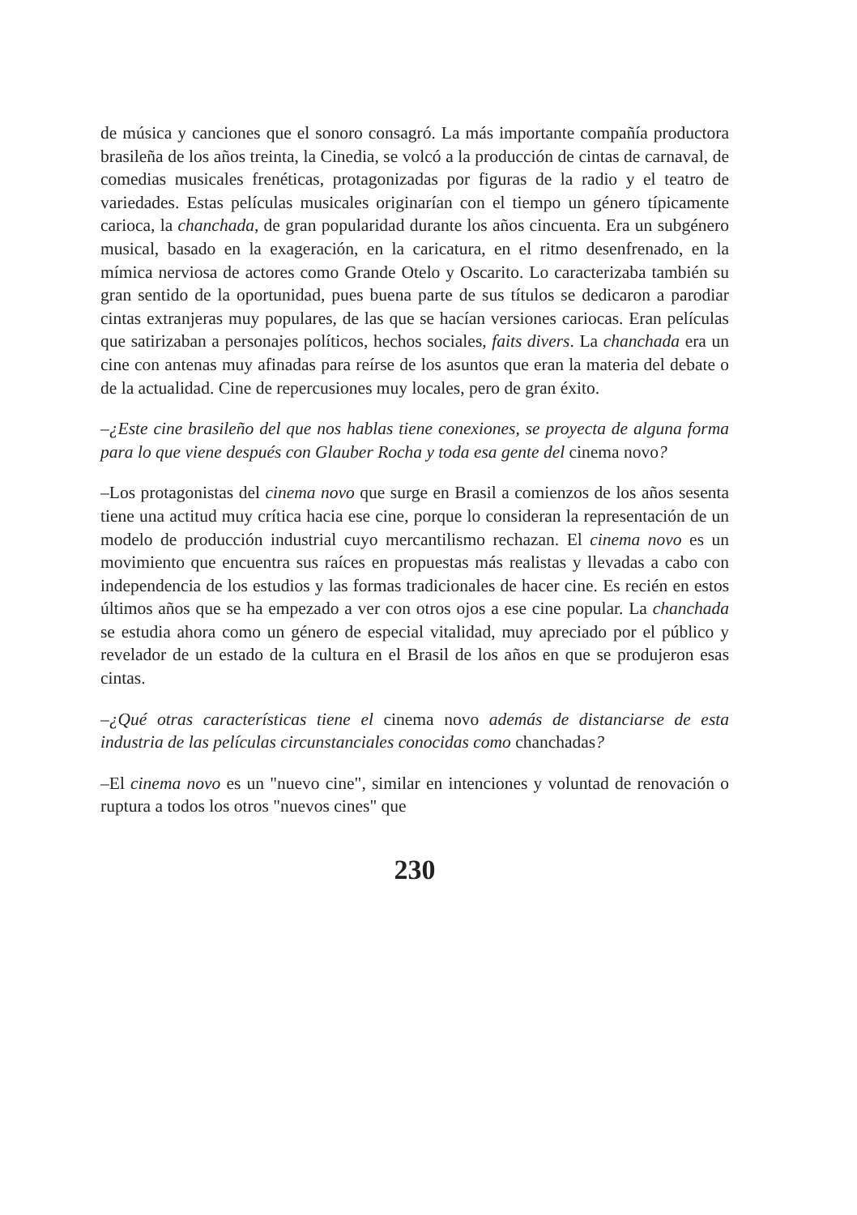de música y canciones que el sonoro consagró. La más importante compañía productora brasileña de los años treinta, la Cinedia, se volcó a la producción de cintas de carnaval, de comedias musicales frenéticas, protagonizadas por figuras de la radio y el teatro de variedades. Estas películas musicales originarían con el tiempo un género típicamente carioca, la chanchada, de gran popularidad durante los años cincuenta. Era un subgénero musical, basado en la exageración, en la caricatura, en el ritmo desenfrenado, en la mímica nerviosa de actores como Grande Otelo y Oscarito. Lo caracterizaba también su gran sentido de la oportunidad, pues buena parte de sus títulos se dedicaron a parodiar cintas extranjeras muy populares, de las que se hacían versiones cariocas. Eran películas que satirizaban a personajes políticos, hechos sociales, faits divers. La chanchada era un cine con antenas muy afinadas para reírse de los asuntos que eran la materia del debate o de la actualidad. Cine de repercusiones muy locales, pero de gran éxito.
–¿Este cine brasileño del que nos hablas tiene conexiones, se proyecta de alguna forma para lo que viene después con Glauber Rocha y toda esa gente del cinema novo?
–Los protagonistas del cinema novo que surge en Brasil a comienzos de los años sesenta tiene una actitud muy crítica hacia ese cine, porque lo consideran la representación de un modelo de producción industrial cuyo mercantilismo rechazan. El cinema novo es un movimiento que encuentra sus raíces en propuestas más realistas y llevadas a cabo con independencia de los estudios y las formas tradicionales de hacer cine. Es recién en estos últimos años que se ha empezado a ver con otros ojos a ese cine popular. La chanchada se estudia ahora como un género de especial vitalidad, muy apreciado por el público y revelador de un estado de la cultura en el Brasil de los años en que se produjeron esas cintas.
–¿Qué otras características tiene el cinema novo además de distanciarse de esta industria de las películas circunstanciales conocidas como chanchadas?
–El cinema novo es un "nuevo cine", similar en intenciones y voluntad de renovación o ruptura a todos los otros "nuevos cines" que
230